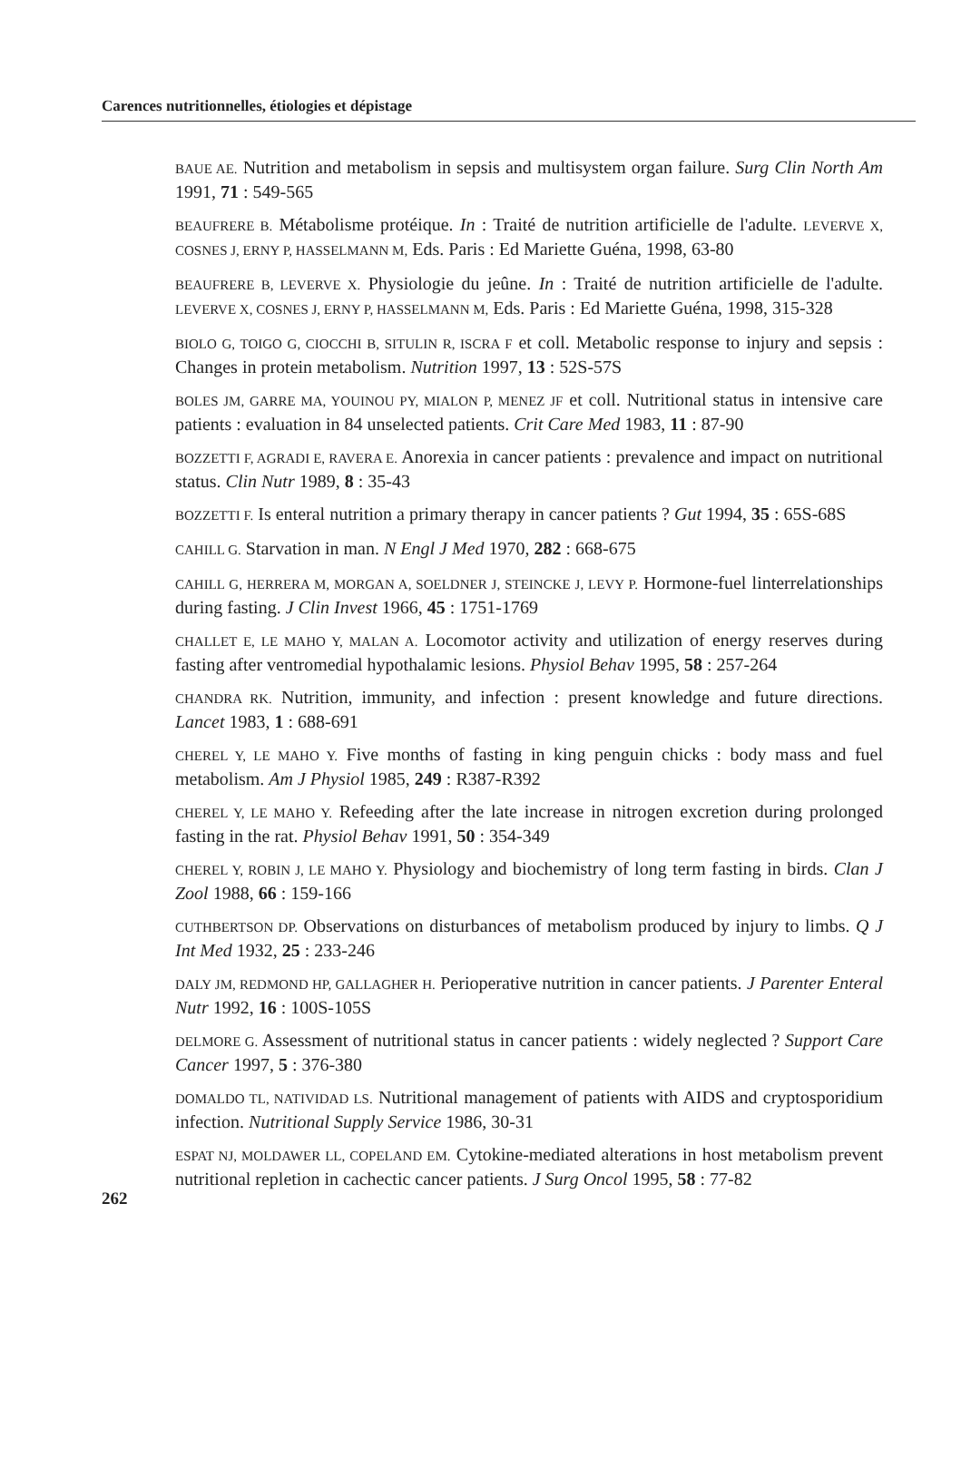Carences nutritionnelles, étiologies et dépistage
BAUE AE. Nutrition and metabolism in sepsis and multisystem organ failure. Surg Clin North Am 1991, 71 : 549-565
BEAUFRERE B. Métabolisme protéique. In : Traité de nutrition artificielle de l'adulte. LEVERVE X, COSNES J, ERNY P, HASSELMANN M, Eds. Paris : Ed Mariette Guéna, 1998, 63-80
BEAUFRERE B, LEVERVE X. Physiologie du jeûne. In : Traité de nutrition artificielle de l'adulte. LEVERVE X, COSNES J, ERNY P, HASSELMANN M, Eds. Paris : Ed Mariette Guéna, 1998, 315-328
BIOLO G, TOIGO G, CIOCCHI B, SITULIN R, ISCRA F et coll. Metabolic response to injury and sepsis : Changes in protein metabolism. Nutrition 1997, 13 : 52S-57S
BOLES JM, GARRE MA, YOUINOU PY, MIALON P, MENEZ JF et coll. Nutritional status in intensive care patients : evaluation in 84 unselected patients. Crit Care Med 1983, 11 : 87-90
BOZZETTI F, AGRADI E, RAVERA E. Anorexia in cancer patients : prevalence and impact on nutritional status. Clin Nutr 1989, 8 : 35-43
BOZZETTI F. Is enteral nutrition a primary therapy in cancer patients ? Gut 1994, 35 : 65S-68S
CAHILL G. Starvation in man. N Engl J Med 1970, 282 : 668-675
CAHILL G, HERRERA M, MORGAN A, SOELDNER J, STEINCKE J, LEVY P. Hormone-fuel linterrelationships during fasting. J Clin Invest 1966, 45 : 1751-1769
CHALLET E, LE MAHO Y, MALAN A. Locomotor activity and utilization of energy reserves during fasting after ventromedial hypothalamic lesions. Physiol Behav 1995, 58 : 257-264
CHANDRA RK. Nutrition, immunity, and infection : present knowledge and future directions. Lancet 1983, 1 : 688-691
CHEREL Y, LE MAHO Y. Five months of fasting in king penguin chicks : body mass and fuel metabolism. Am J Physiol 1985, 249 : R387-R392
CHEREL Y, LE MAHO Y. Refeeding after the late increase in nitrogen excretion during prolonged fasting in the rat. Physiol Behav 1991, 50 : 354-349
CHEREL Y, ROBIN J, LE MAHO Y. Physiology and biochemistry of long term fasting in birds. Clan J Zool 1988, 66 : 159-166
CUTHBERTSON DP. Observations on disturbances of metabolism produced by injury to limbs. Q J Int Med 1932, 25 : 233-246
DALY JM, REDMOND HP, GALLAGHER H. Perioperative nutrition in cancer patients. J Parenter Enteral Nutr 1992, 16 : 100S-105S
DELMORE G. Assessment of nutritional status in cancer patients : widely neglected ? Support Care Cancer 1997, 5 : 376-380
DOMALDO TL, NATIVIDAD LS. Nutritional management of patients with AIDS and cryptosporidium infection. Nutritional Supply Service 1986, 30-31
262
ESPAT NJ, MOLDAWER LL, COPELAND EM. Cytokine-mediated alterations in host metabolism prevent nutritional repletion in cachectic cancer patients. J Surg Oncol 1995, 58 : 77-82